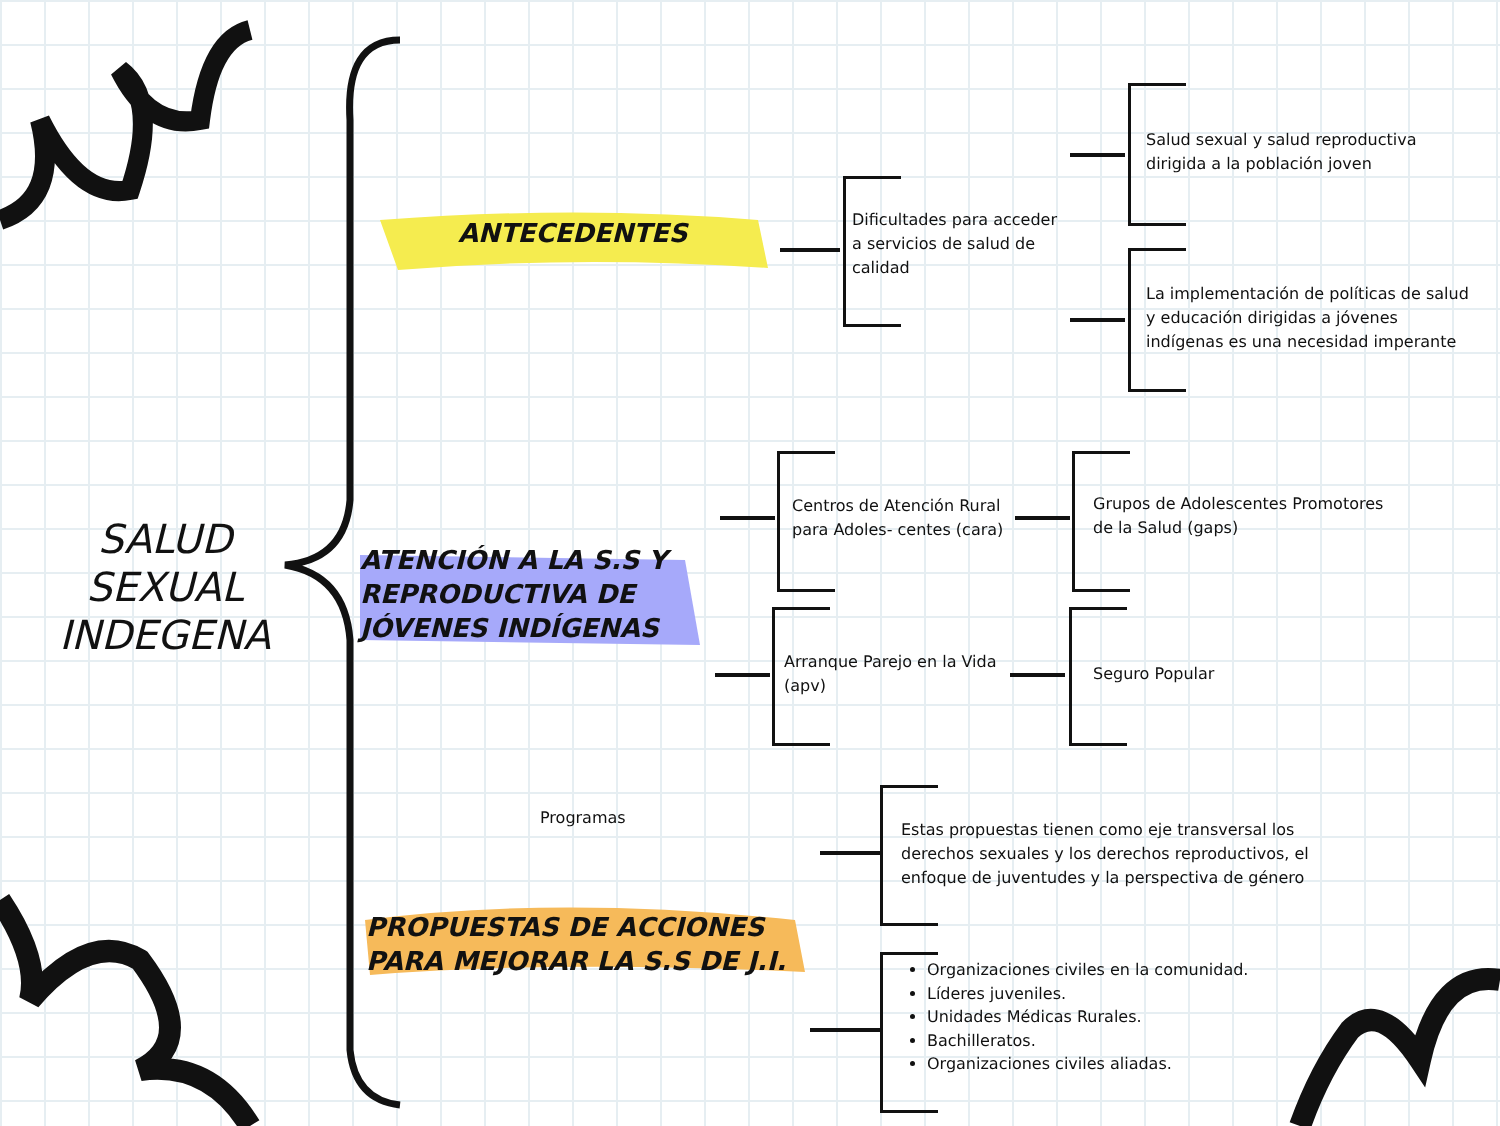SALUD SEXUAL INDEGENA
ANTECEDENTES
ATENCIÓN A LA S.S Y REPRODUCTIVA DE JÓVENES INDÍGENAS
PROPUESTAS DE ACCIONES PARA MEJORAR LA S.S DE J.I.
Dificultades para acceder a servicios de salud de calidad
Salud sexual y salud reproductiva dirigida a la población joven
La implementación de políticas de salud y educación dirigidas a jóvenes indígenas es una necesidad imperante
Centros de Atención Rural para Adoles- centes (cara)
Grupos de Adolescentes Promotores de la Salud (gaps)
Arranque Parejo en la Vida (apv)
Seguro Popular
Programas
Estas propuestas tienen como eje transversal los derechos sexuales y los derechos reproductivos, el enfoque de juventudes y la perspectiva de género
Organizaciones civiles en la comunidad.
Líderes juveniles.
Unidades Médicas Rurales.
Bachilleratos.
Organizaciones civiles aliadas.